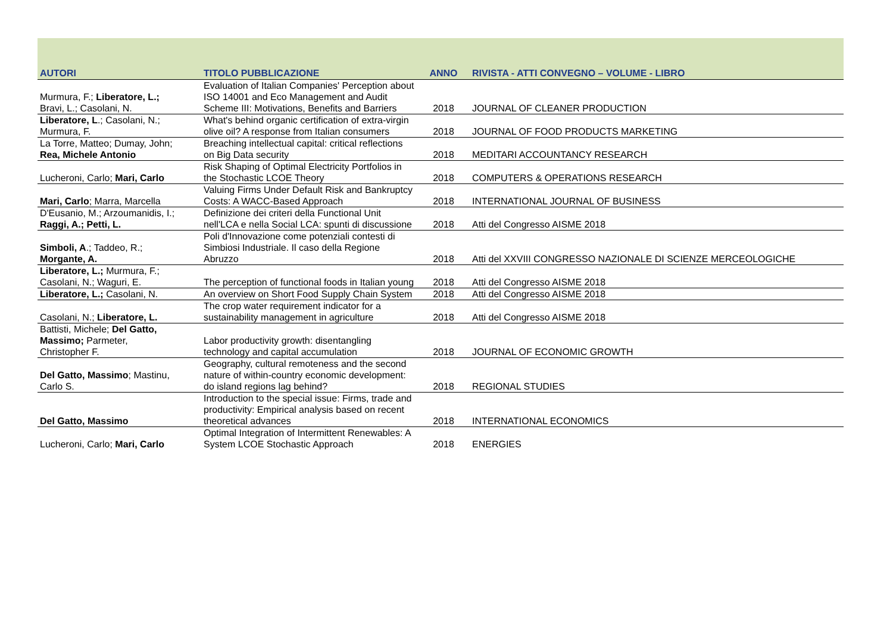| AUTORI | TITOLO PUBBLICAZIONE | ANNO | RIVISTA - ATTI CONVEGNO – VOLUME - LIBRO |
| --- | --- | --- | --- |
| Murmura, F.; Liberatore, L.; Bravi, L.; Casolani, N. | Evaluation of Italian Companies' Perception about ISO 14001 and Eco Management and Audit Scheme III: Motivations, Benefits and Barriers | 2018 | JOURNAL OF CLEANER PRODUCTION |
| Liberatore, L .; Casolani, N.; Murmura, F. | What's behind organic certification of extra-virgin olive oil? A response from Italian consumers | 2018 | JOURNAL OF FOOD PRODUCTS MARKETING |
| La Torre, Matteo; Dumay, John; Rea, Michele Antonio | Breaching intellectual capital: critical reflections on Big Data security | 2018 | MEDITARI ACCOUNTANCY RESEARCH |
| Lucheroni, Carlo; Mari, Carlo | Risk Shaping of Optimal Electricity Portfolios in the Stochastic LCOE Theory | 2018 | COMPUTERS & OPERATIONS RESEARCH |
| Mari, Carlo ; Marra, Marcella | Valuing Firms Under Default Risk and Bankruptcy Costs: A WACC-Based Approach | 2018 | INTERNATIONAL JOURNAL OF BUSINESS |
| D'Eusanio, M.; Arzoumanidis, I.; Raggi, A.; Petti, L. | Definizione dei criteri della Functional Unit nell'LCA e nella Social LCA: spunti di discussione | 2018 | Atti del Congresso AISME 2018 |
| Simboli, A .; Taddeo, R.; Morgante, A. | Poli d'Innovazione come potenziali contesti di Simbiosi Industriale. Il caso della Regione Abruzzo | 2018 | Atti del XXVIII CONGRESSO NAZIONALE DI SCIENZE MERCEOLOGICHE |
| Liberatore, L.; Murmura, F.; Casolani, N.; Waguri, E. | The perception of functional foods in Italian young | 2018 | Atti del Congresso AISME 2018 |
| Liberatore, L.; Casolani, N. | An overview on Short Food Supply Chain System | 2018 | Atti del Congresso AISME 2018 |
| Casolani, N.; Liberatore, L. | The crop water requirement indicator for a sustainability management in agriculture | 2018 | Atti del Congresso AISME 2018 |
| Battisti, Michele; Del Gatto, Massimo; Parmeter, Christopher F. | Labor productivity growth: disentangling technology and capital accumulation | 2018 | JOURNAL OF ECONOMIC GROWTH |
| Del Gatto, Massimo ; Mastinu, Carlo S. | Geography, cultural remoteness and the second nature of within-country economic development: do island regions lag behind? | 2018 | REGIONAL STUDIES |
| Del Gatto, Massimo | Introduction to the special issue: Firms, trade and productivity: Empirical analysis based on recent theoretical advances | 2018 | INTERNATIONAL ECONOMICS |
| Lucheroni, Carlo; Mari, Carlo | Optimal Integration of Intermittent Renewables: A System LCOE Stochastic Approach | 2018 | ENERGIES |